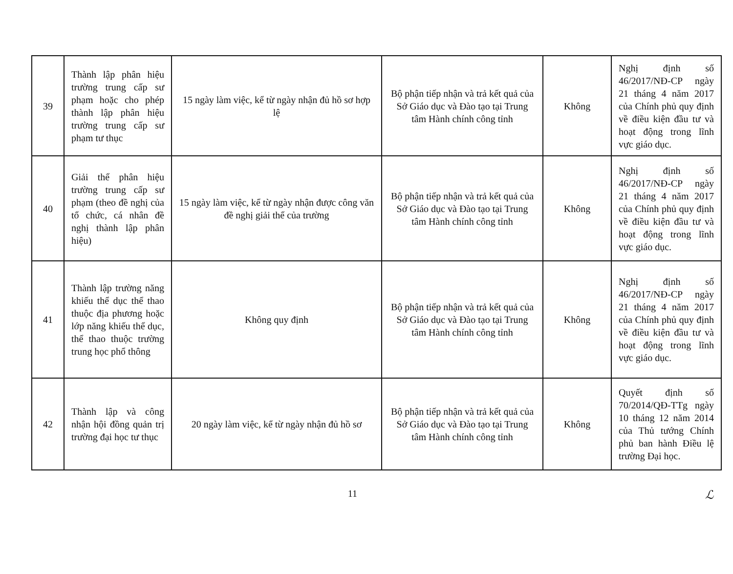| 39 | Thành lập phân hiệu trường trung cấp sư phạm hoặc cho phép thành lập phân hiệu trường trung cấp sư phạm tư thục | 15 ngày làm việc, kể từ ngày nhận đủ hồ sơ hợp lệ | Bộ phận tiếp nhận và trả kết quả của Sở Giáo dục và Đào tạo tại Trung tâm Hành chính công tỉnh | Không | Nghị định số 46/2017/NĐ-CP ngày 21 tháng 4 năm 2017 của Chính phủ quy định về điều kiện đầu tư và hoạt động trong lĩnh vực giáo dục. |
| 40 | Giải thể phân hiệu trường trung cấp sư phạm (theo đề nghị của tổ chức, cá nhân đề nghị thành lập phân hiệu) | 15 ngày làm việc, kể từ ngày nhận được công văn đề nghị giải thể của trường | Bộ phận tiếp nhận và trả kết quả của Sở Giáo dục và Đào tạo tại Trung tâm Hành chính công tỉnh | Không | Nghị định số 46/2017/NĐ-CP ngày 21 tháng 4 năm 2017 của Chính phủ quy định về điều kiện đầu tư và hoạt động trong lĩnh vực giáo dục. |
| 41 | Thành lập trường năng khiếu thể dục thể thao thuộc địa phương hoặc lớp năng khiếu thể dục, thể thao thuộc trường trung học phổ thông | Không quy định | Bộ phận tiếp nhận và trả kết quả của Sở Giáo dục và Đào tạo tại Trung tâm Hành chính công tỉnh | Không | Nghị định số 46/2017/NĐ-CP ngày 21 tháng 4 năm 2017 của Chính phủ quy định về điều kiện đầu tư và hoạt động trong lĩnh vực giáo dục. |
| 42 | Thành lập và công nhận hội đồng quản trị trường đại học tư thục | 20 ngày làm việc, kể từ ngày nhận đủ hồ sơ | Bộ phận tiếp nhận và trả kết quả của Sở Giáo dục và Đào tạo tại Trung tâm Hành chính công tỉnh | Không | Quyết định số 70/2014/QĐ-TTg ngày 10 tháng 12 năm 2014 của Thủ tướng Chính phủ ban hành Điều lệ trường Đại học. |
11 ℒ